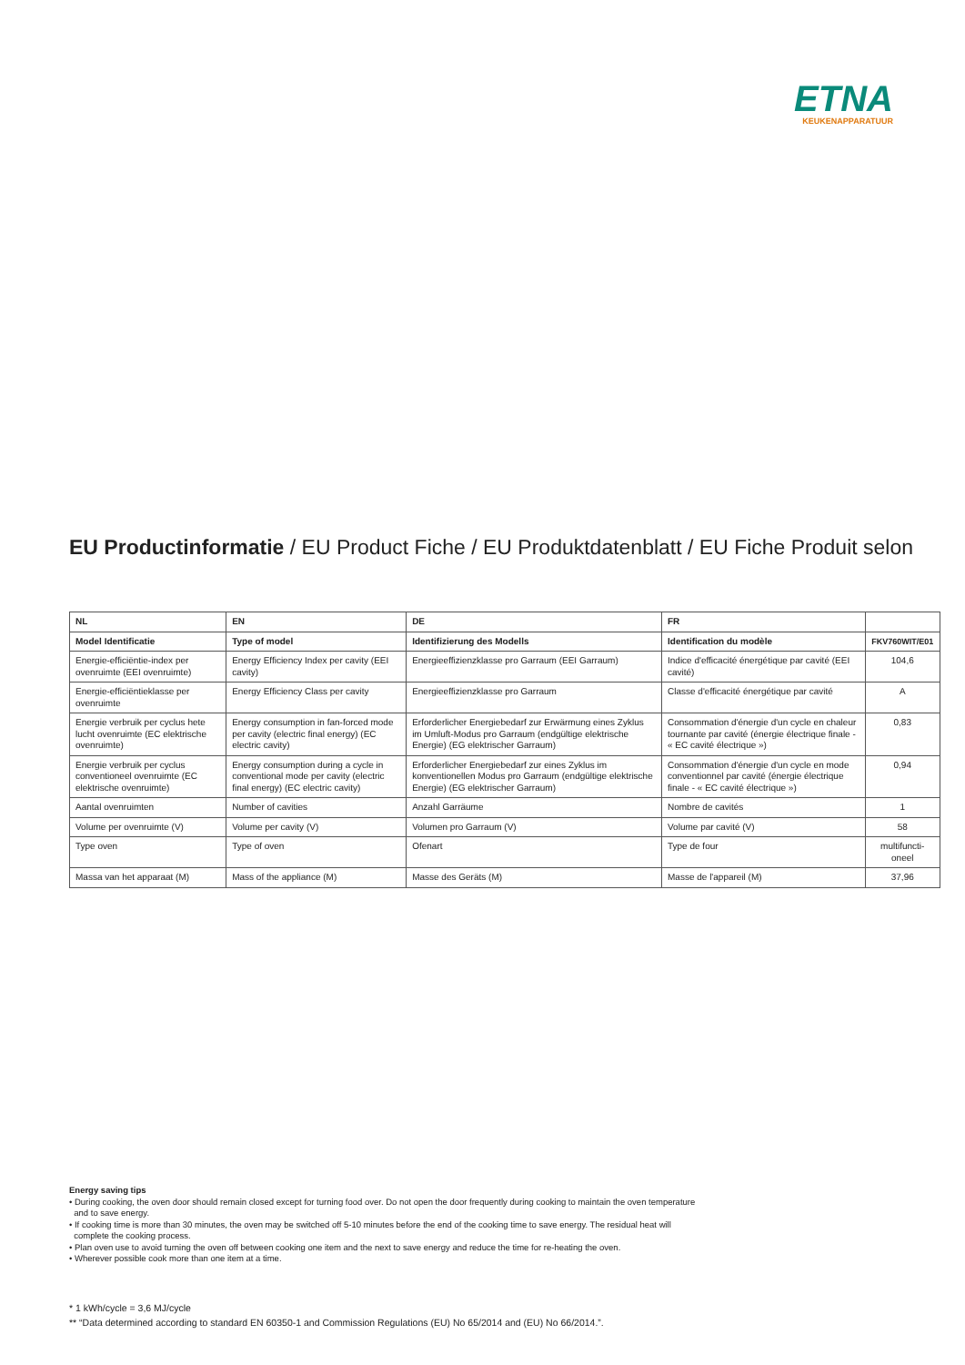ETNA
KEUKENAPPARATUUR
EU Productinformatie / EU Product Fiche / EU Produktdatenblatt / EU Fiche Produit selon
| NL | EN | DE | FR | |
| --- | --- | --- | --- | --- |
| Model Identificatie | Type of model | Identifizierung des Modells | Identification du modèle | FKV760WIT/E01 |
| Energie-efficiëntie-index per ovenruimte (EEI ovenruimte) | Energy Efficiency Index per cavity (EEI cavity) | Energieeffizienzklasse pro Garraum (EEI Garraum) | Indice d'efficacité énergétique par cavité (EEI cavité) | 104,6 |
| Energie-efficiëntieklasse per ovenruimte | Energy Efficiency Class per cavity | Energieeffizienzklasse pro Garraum | Classe d'efficacité énergétique par cavité | A |
| Energie verbruik per cyclus hete lucht ovenruimte (EC elektrische ovenruimte) | Energy consumption in fan-forced mode per cavity (electric final energy) (EC electric cavity) | Erforderlicher Energiebedarf zur Erwärmung eines Zyklus im Umluft-Modus pro Garraum (endgültige elektrische Energie) (EG elektrischer Garraum) | Consommation d'énergie d'un cycle en chaleur tournante par cavité (énergie électrique finale - « EC cavité électrique ») | 0,83 |
| Energie verbruik per cyclus conventioneel ovenruimte (EC elektrische ovenruimte) | Energy consumption during a cycle in conventional mode per cavity (electric final energy) (EC electric cavity) | Erforderlicher Energiebedarf zur eines Zyklus im konventionellen Modus pro Garraum (endgültige elektrische Energie) (EG elektrischer Garraum) | Consommation d'énergie d'un cycle en mode conventionnel par cavité (énergie électrique finale - « EC cavité électrique ») | 0,94 |
| Aantal ovenruimten | Number of cavities | Anzahl Garräume | Nombre de cavités | 1 |
| Volume per ovenruimte (V) | Volume per cavity (V) | Volumen pro Garraum (V) | Volume par cavité (V) | 58 |
| Type oven | Type of oven | Ofenart | Type de four | multifuncti-oneel |
| Massa van het apparaat (M) | Mass of the appliance (M) | Masse des Geräts (M) | Masse de l'appareil (M) | 37,96 |
Energy saving tips
• During cooking, the oven door should remain closed except for turning food over. Do not open the door frequently during cooking to maintain the oven temperature
and to save energy.
• If cooking time is more than 30 minutes, the oven may be switched off 5-10 minutes before the end of the cooking time to save energy. The residual heat will
complete the cooking process.
• Plan oven use to avoid turning the oven off between cooking one item and the next to save energy and reduce the time for re-heating the oven.
• Wherever possible cook more than one item at a time.
* 1 kWh/cycle = 3,6 MJ/cycle
** “Data determined according to standard EN 60350-1 and Commission Regulations (EU) No 65/2014 and (EU) No 66/2014.”.